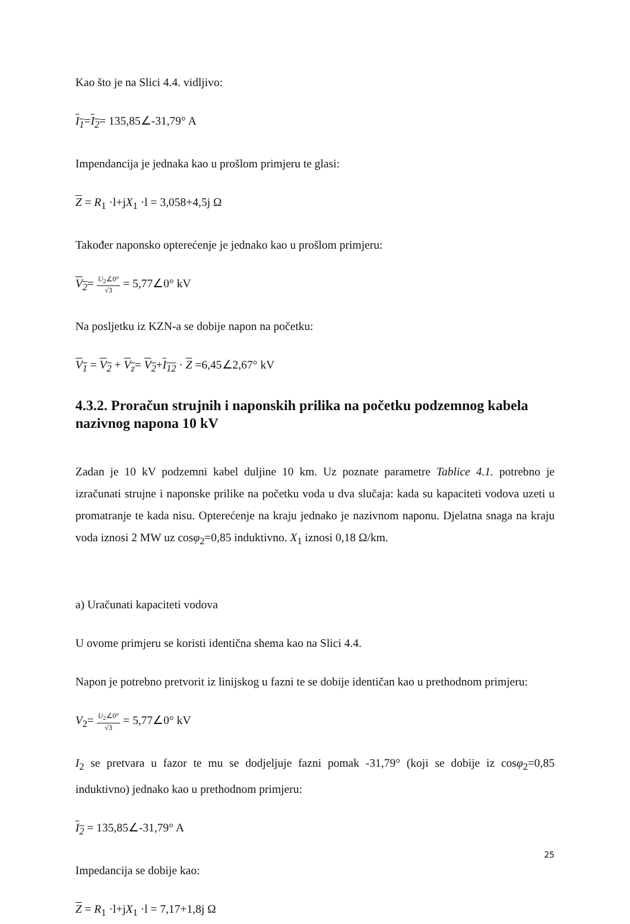Kao što je na Slici 4.4. vidljivo:
I<sub>1</sub>=I<sub>2</sub>= 135,85∠-31,79° A
Impendancija je jednaka kao u prošlom primjeru te glasi:
Z = R<sub>1</sub> ·l+jX<sub>1</sub> ·l = 3,058+4,5j Ω
Također naponsko opterećenje je jednako kao u prošlom primjeru:
V<sub>2</sub>= U<sub>2</sub>∠0° √3 = 5,77∠0° kV
Na posljetku iz KZN-a se dobije napon na početku:
V<sub>1</sub> = V<sub>2</sub> + V<sub>z</sub>= V<sub>2</sub>+I<sub>12</sub> · Z =6,45∠2,67° kV
4.3.2. Proračun strujnih i naponskih prilika na početku podzemnog kabela nazivnog napona 10 kV
Zadan je 10 kV podzemni kabel duljine 10 km. Uz poznate parametre Tablice 4.1. potrebno je izračunati strujne i naponske prilike na početku voda u dva slučaja: kada su kapaciteti vodova uzeti u promatranje te kada nisu. Opterećenje na kraju jednako je nazivnom naponu. Djelatna snaga na kraju voda iznosi 2 MW uz cosφ<sub>2</sub>=0,85 induktivno. X<sub>1</sub> iznosi 0,18 Ω/km.
a) Uračunati kapaciteti vodova
U ovome primjeru se koristi identična shema kao na Slici 4.4.
Napon je potrebno pretvorit iz linijskog u fazni te se dobije identičan kao u prethodnom primjeru:
V<sub>2</sub>= U<sub>2</sub>∠0° √3 = 5,77∠0° kV
I<sub>2</sub> se pretvara u fazor te mu se dodjeljuje fazni pomak -31,79° (koji se dobije iz cosφ<sub>2</sub>=0,85 induktivno) jednako kao u prethodnom primjeru:
I<sub>2</sub> = 135,85∠-31,79° A
Impedancija se dobije kao:
Z = R<sub>1</sub> ·l+jX<sub>1</sub> ·l = 7,17+1,8j Ω
25